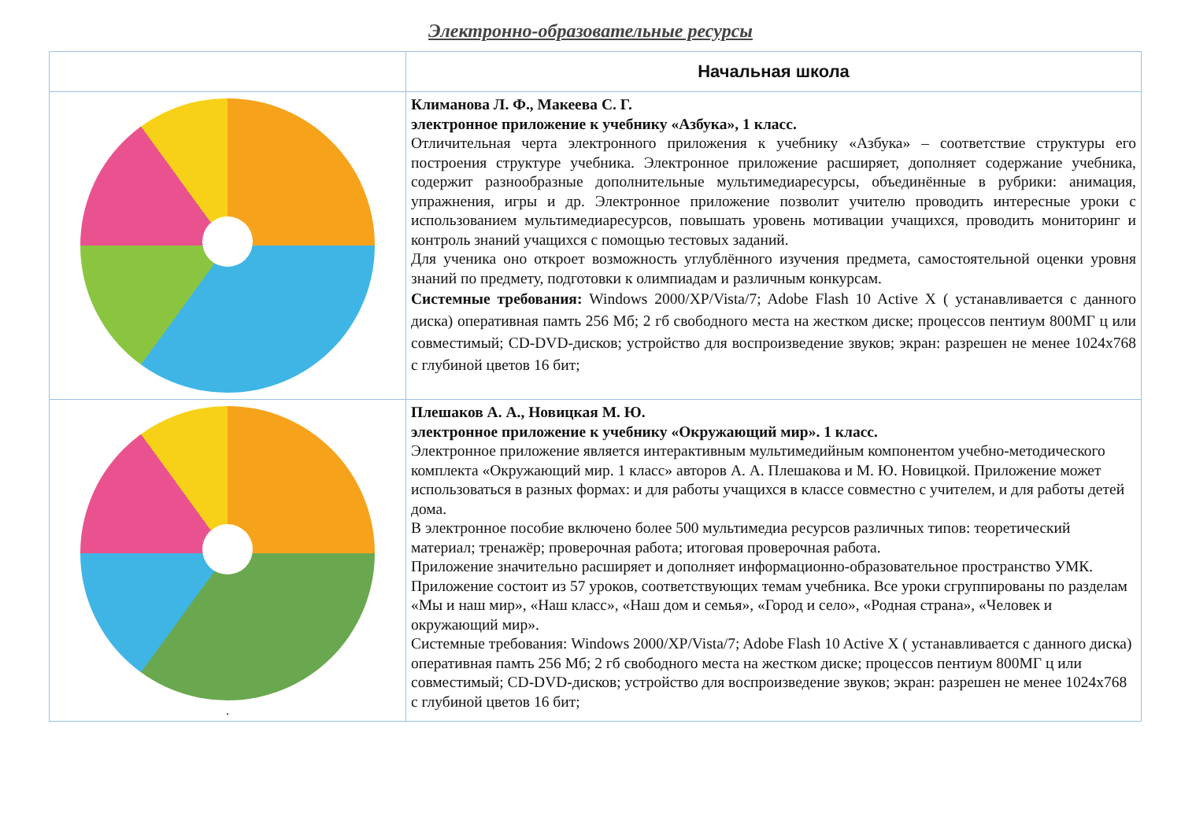Электронно-образовательные ресурсы
| | Начальная школа |
| --- | --- |
| | Климанова Л. Ф., Макеева С. Г. электронное приложение к учебнику «Азбука», 1 класс. Отличительная черта электронного приложения к учебнику «Азбука» – соответствие структуры его построения структуре учебника. Электронное приложение расширяет, дополняет содержание учебника, содержит разнообразные дополнительные мультимедиаресурсы, объединённые в рубрики: анимация, упражнения, игры и др. Электронное приложение позволит учителю проводить интересные уроки с использованием мультимедиаресурсов, повышать уровень мотивации учащихся, проводить мониторинг и контроль знаний учащихся с помощью тестовых заданий. Для ученика оно откроет возможность углублённого изучения предмета, самостоятельной оценки уровня знаний по предмету, подготовки к олимпиадам и различным конкурсам. Системные требования: Windows 2000/XP/Vista/7; Adobe Flash 10 Active X ( устанавливается с данного диска) оперативная памть 256 Мб; 2 гб свободного места на жестком диске; процессов пентиум 800МГ ц или совместимый; CD-DVD-дисков; устройство для воспроизведение звуков; экран: разрешен не менее 1024x768 с глубиной цветов 16 бит; |
| . | Плешаков А. А., Новицкая М. Ю. электронное приложение к учебнику «Окружающий мир». 1 класс. Электронное приложение является интерактивным мультимедийным компонентом учебно-методического комплекта «Окружающий мир. 1 класс» авторов А. А. Плешакова и М. Ю. Новицкой. Приложение может использоваться в разных формах: и для работы учащихся в классе совместно с учителем, и для работы детей дома. В электронное пособие включено более 500 мультимедиа ресурсов различных типов: теоретический материал; тренажёр; проверочная работа; итоговая проверочная работа. Приложение значительно расширяет и дополняет информационно-образовательное пространство УМК. Приложение состоит из 57 уроков, соответствующих темам учебника. Все уроки сгруппированы по разделам «Мы и наш мир», «Наш класс», «Наш дом и семья», «Город и село», «Родная страна», «Человек и окружающий мир». Системные требования: Windows 2000/XP/Vista/7; Adobe Flash 10 Active X ( устанавливается с данного диска) оперативная памть 256 Мб; 2 гб свободного места на жестком диске; процессов пентиум 800МГ ц или совместимый; CD-DVD-дисков; устройство для воспроизведение звуков; экран: разрешен не менее 1024x768 с глубиной цветов 16 бит; |